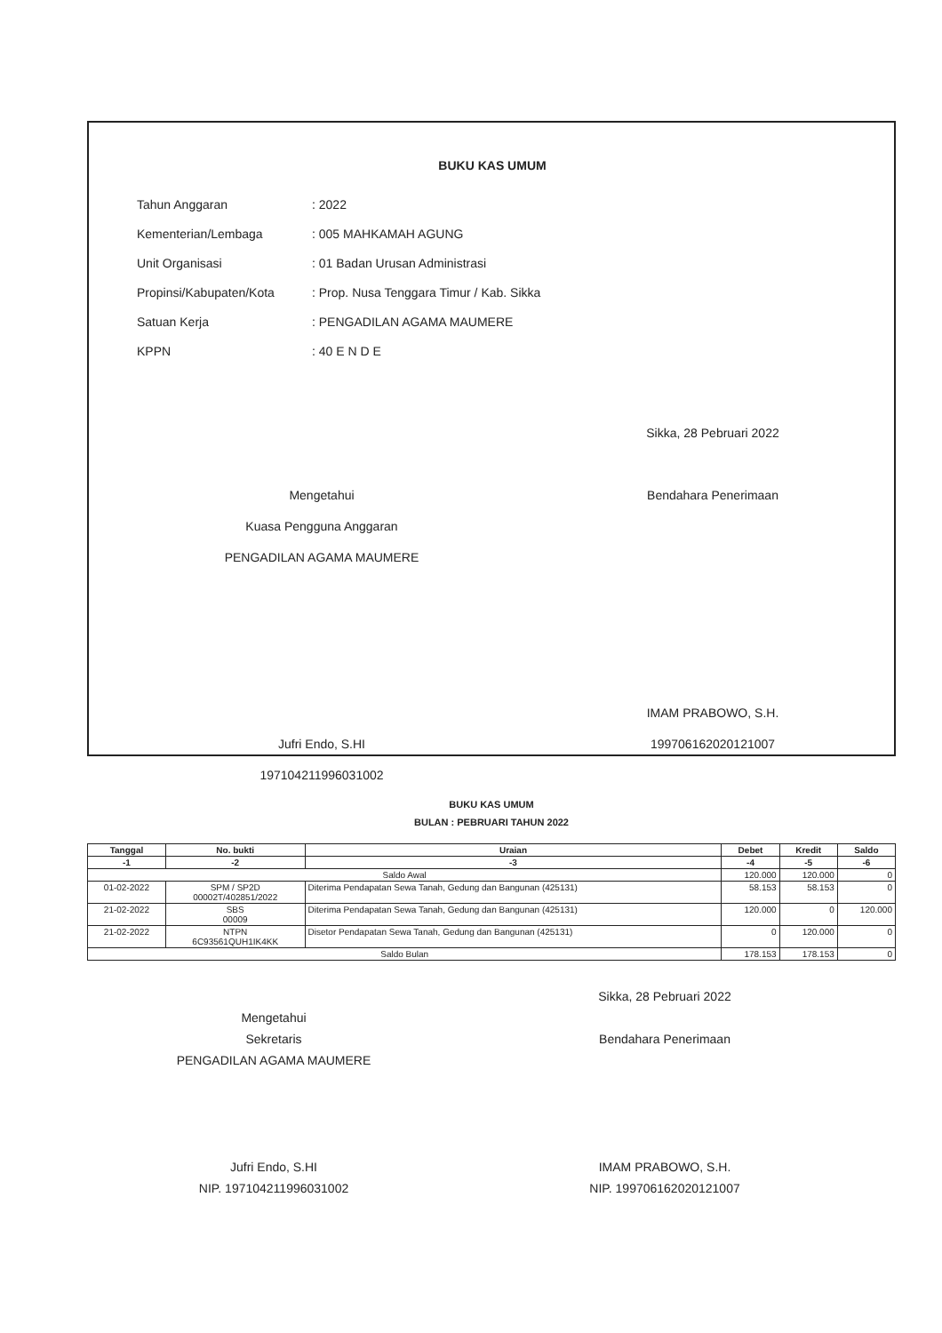BUKU KAS UMUM
| Tahun Anggaran | : 2022 |
| Kementerian/Lembaga | : 005 MAHKAMAH AGUNG |
| Unit Organisasi | : 01 Badan Urusan Administrasi |
| Propinsi/Kabupaten/Kota | : Prop. Nusa Tenggara Timur / Kab. Sikka |
| Satuan Kerja | : PENGADILAN AGAMA MAUMERE |
| KPPN | : 40 E N D E |
Mengetahui
Kuasa Pengguna Anggaran
PENGADILAN AGAMA MAUMERE
Jufri Endo, S.HI
197104211996031002
Sikka, 28 Pebruari 2022
Bendahara Penerimaan
IMAM PRABOWO, S.H.
199706162020121007
BUKU KAS UMUM
BULAN : PEBRUARI TAHUN 2022
| Tanggal | No. bukti | Uraian | Debet | Kredit | Saldo |
| --- | --- | --- | --- | --- | --- |
| -1 | -2 | -3 | -4 | -5 | -6 |
| Saldo Awal | | | 120.000 | 120.000 | 0 |
| 01-02-2022 | SPM / SP2D 00002T/402851/2022 | Diterima Pendapatan Sewa Tanah, Gedung dan Bangunan (425131) | 58.153 | 58.153 | 0 |
| 21-02-2022 | SBS 00009 | Diterima Pendapatan Sewa Tanah, Gedung dan Bangunan (425131) | 120.000 | 0 | 120.000 |
| 21-02-2022 | NTPN 6C93561QUH1IK4KK | Disetor Pendapatan Sewa Tanah, Gedung dan Bangunan (425131) | 0 | 120.000 | 0 |
| Saldo Bulan | | | 178.153 | 178.153 | 0 |
Mengetahui
Sekretaris
PENGADILAN AGAMA MAUMERE
Jufri Endo, S.HI
NIP. 197104211996031002
Sikka, 28 Pebruari 2022
Bendahara Penerimaan
IMAM PRABOWO, S.H.
NIP. 199706162020121007